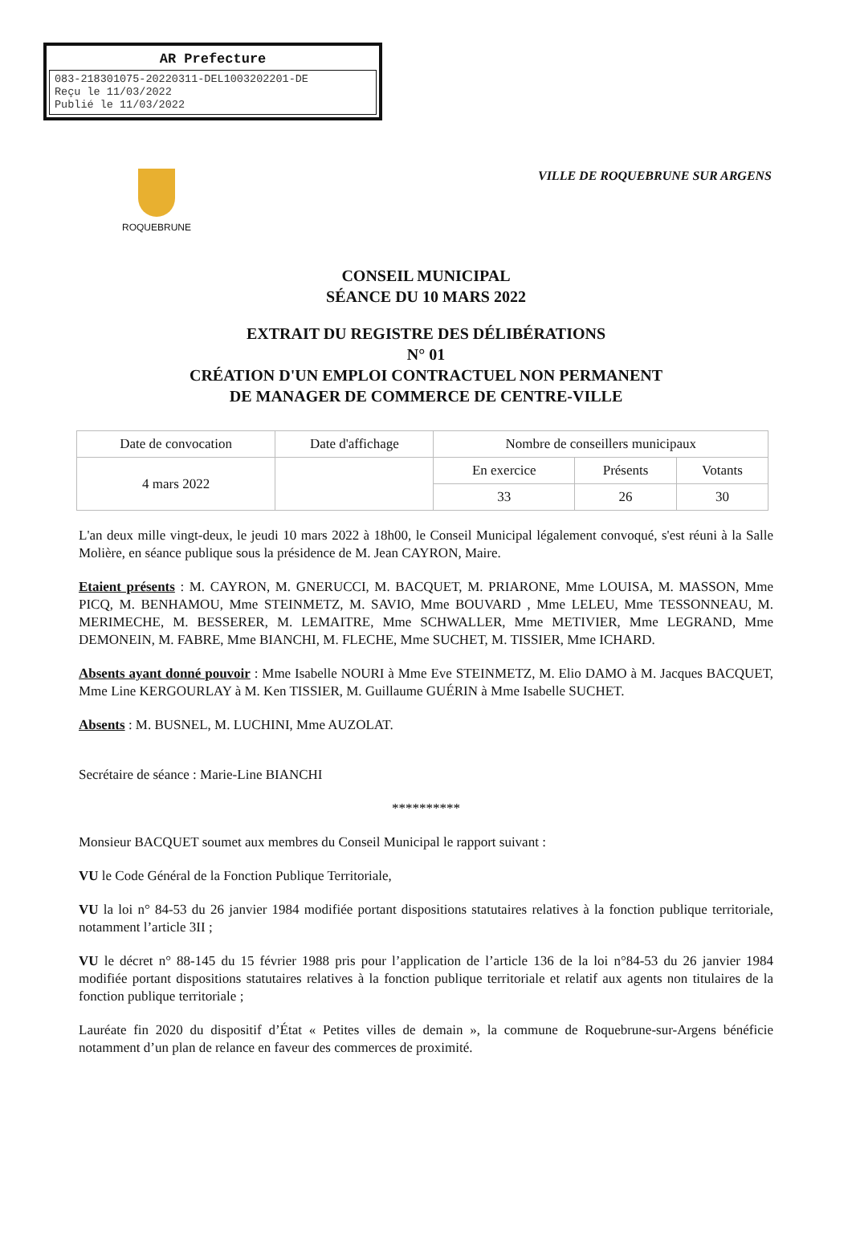AR Prefecture
083-218301075-20220311-DEL1003202201-DE
Reçu le 11/03/2022
Publié le 11/03/2022
ROQUEBRUNE
VILLE DE ROQUEBRUNE SUR ARGENS
CONSEIL MUNICIPAL
SÉANCE DU 10 MARS 2022
EXTRAIT DU REGISTRE DES DÉLIBÉRATIONS
N° 01
CRÉATION D'UN EMPLOI CONTRACTUEL NON PERMANENT
DE MANAGER DE COMMERCE DE CENTRE-VILLE
| Date de convocation | Date d'affichage | Nombre de conseillers municipaux | | |
| --- | --- | --- | --- | --- |
| 4 mars 2022 | | En exercice | Présents | Votants |
| | | 33 | 26 | 30 |
L'an deux mille vingt-deux, le jeudi 10 mars 2022 à 18h00, le Conseil Municipal légalement convoqué, s'est réuni à la Salle Molière, en séance publique sous la présidence de M. Jean CAYRON, Maire.
Etaient présents : M. CAYRON, M. GNERUCCI, M. BACQUET, M. PRIARONE, Mme LOUISA, M. MASSON, Mme PICQ, M. BENHAMOU, Mme STEINMETZ, M. SAVIO, Mme BOUVARD , Mme LELEU, Mme TESSONNEAU, M. MERIMECHE, M. BESSERER, M. LEMAITRE, Mme SCHWALLER, Mme METIVIER, Mme LEGRAND, Mme DEMONEIN, M. FABRE, Mme BIANCHI, M. FLECHE, Mme SUCHET, M. TISSIER, Mme ICHARD.
Absents ayant donné pouvoir : Mme Isabelle NOURI à Mme Eve STEINMETZ, M. Elio DAMO à M. Jacques BACQUET, Mme Line KERGOURLAY à M. Ken TISSIER, M. Guillaume GUÉRIN à Mme Isabelle SUCHET.
Absents : M. BUSNEL, M. LUCHINI, Mme AUZOLAT.
Secrétaire de séance : Marie-Line BIANCHI
**********
Monsieur BACQUET soumet aux membres du Conseil Municipal le rapport suivant :
VU le Code Général de la Fonction Publique Territoriale,
VU la loi n° 84-53 du 26 janvier 1984 modifiée portant dispositions statutaires relatives à la fonction publique territoriale, notamment l’article 3II ;
VU le décret n° 88-145 du 15 février 1988 pris pour l’application de l’article 136 de la loi n°84-53 du 26 janvier 1984 modifiée portant dispositions statutaires relatives à la fonction publique territoriale et relatif aux agents non titulaires de la fonction publique territoriale ;
Lauréate fin 2020 du dispositif d’État « Petites villes de demain », la commune de Roquebrune-sur-Argens bénéficie notamment d’un plan de relance en faveur des commerces de proximité.